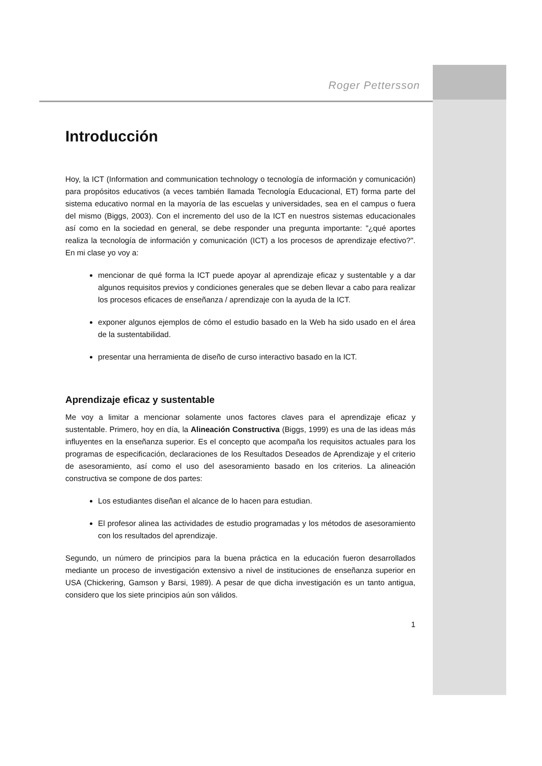Roger Pettersson
Introducción
Hoy, la ICT (Information and communication technology o tecnología de información y comunicación) para propósitos educativos (a veces también llamada Tecnología Educacional, ET) forma parte del sistema educativo normal en la mayoría de las escuelas y universidades, sea en el campus o fuera del mismo (Biggs, 2003). Con el incremento del uso de la ICT en nuestros sistemas educacionales así como en la sociedad en general, se debe responder una pregunta importante: "¿qué aportes realiza la tecnología de información y comunicación (ICT) a los procesos de aprendizaje efectivo?". En mi clase yo voy a:
mencionar de qué forma la ICT puede apoyar al aprendizaje eficaz y sustentable y a dar algunos requisitos previos y condiciones generales que se deben llevar a cabo para realizar los procesos eficaces de enseñanza / aprendizaje con la ayuda de la ICT.
exponer algunos ejemplos de cómo el estudio basado en la Web ha sido usado en el área de la sustentabilidad.
presentar una herramienta de diseño de curso interactivo basado en la ICT.
Aprendizaje eficaz y sustentable
Me voy a limitar a mencionar solamente unos factores claves para el aprendizaje eficaz y sustentable. Primero, hoy en día, la Alineación Constructiva (Biggs, 1999) es una de las ideas más influyentes en la enseñanza superior. Es el concepto que acompaña los requisitos actuales para los programas de especificación, declaraciones de los Resultados Deseados de Aprendizaje y el criterio de asesoramiento, así como el uso del asesoramiento basado en los criterios. La alineación constructiva se compone de dos partes:
Los estudiantes diseñan el alcance de lo hacen para estudian.
El profesor alinea las actividades de estudio programadas y los métodos de asesoramiento con los resultados del aprendizaje.
Segundo, un número de principios para la buena práctica en la educación fueron desarrollados mediante un proceso de investigación extensivo a nivel de instituciones de enseñanza superior en USA (Chickering, Gamson y Barsi, 1989). A pesar de que dicha investigación es un tanto antigua, considero que los siete principios aún son válidos.
1